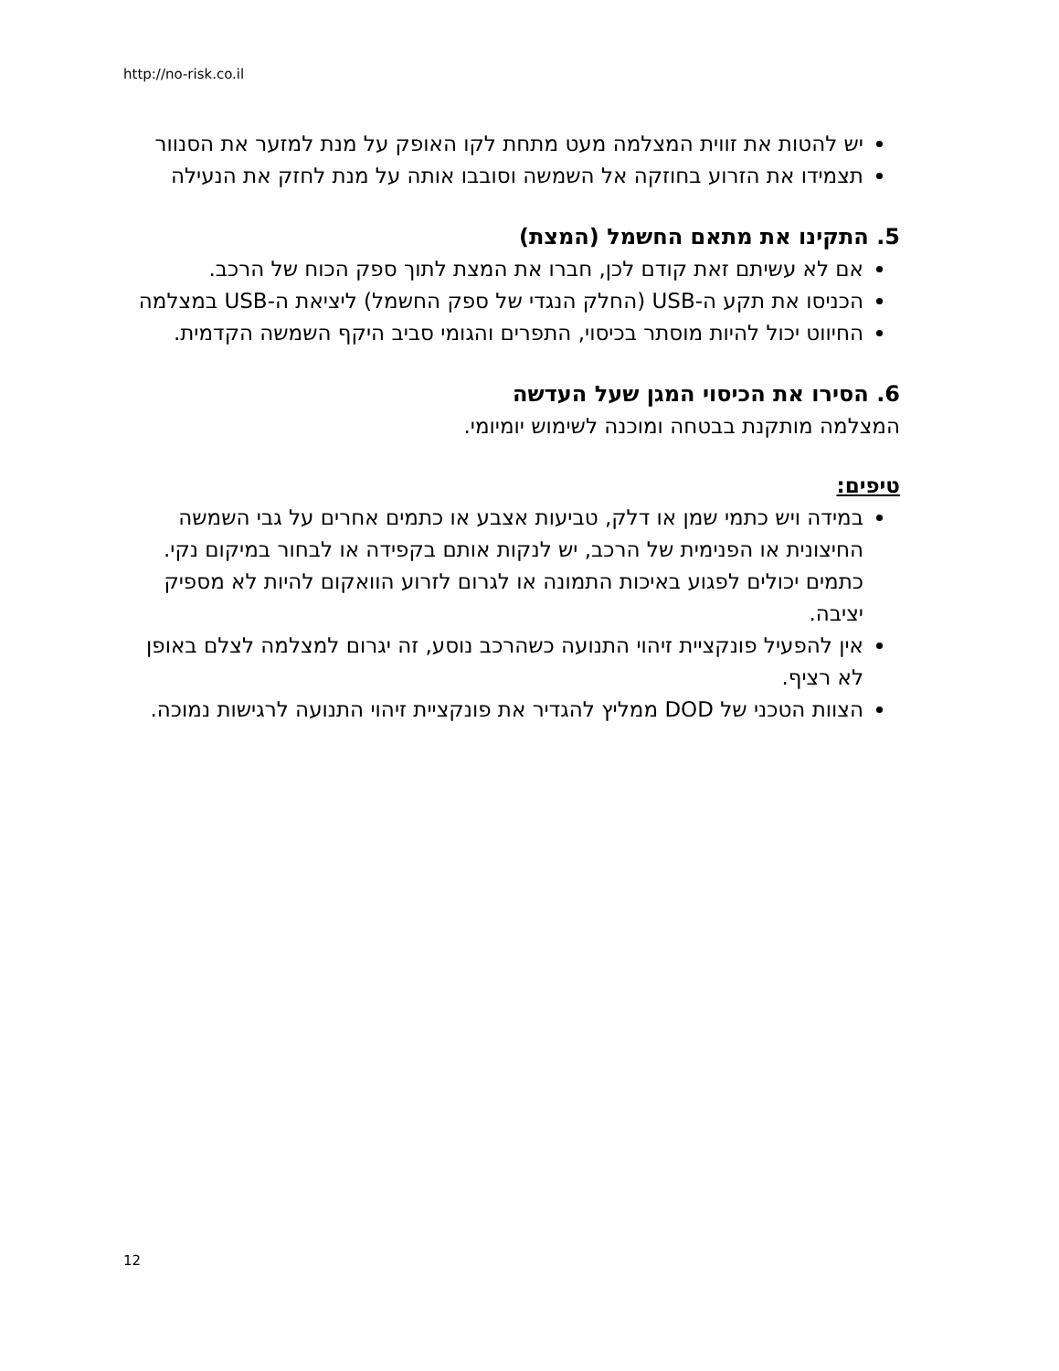http://no-risk.co.il
יש להטות את זווית המצלמה מעט מתחת לקו האופק על מנת למזער את הסנוור
תצמידו את הזרוע בחוזקה אל השמשה וסובבו אותה על מנת לחזק את הנעילה
5. התקינו את מתאם החשמל (המצת)
אם לא עשיתם זאת קודם לכן, חברו את המצת לתוך ספק הכוח של הרכב.
הכניסו את תקע ה-USB (החלק הנגדי של ספק החשמל) ליציאת ה-USB במצלמה
החיווט יכול להיות מוסתר בכיסוי, התפרים והגומי סביב היקף השמשה הקדמית.
6. הסירו את הכיסוי המגן שעל העדשה
המצלמה מותקנת בבטחה ומוכנה לשימוש יומיומי.
טיפים:
במידה ויש כתמי שמן או דלק, טביעות אצבע או כתמים אחרים על גבי השמשה החיצונית או הפנימית של הרכב, יש לנקות אותם בקפידה או לבחור במיקום נקי. כתמים יכולים לפגוע באיכות התמונה או לגרום לזרוע הוואקום להיות לא מספיק יציבה.
אין להפעיל פונקציית זיהוי התנועה כשהרכב נוסע, זה יגרום למצלמה לצלם באופן לא רציף.
הצוות הטכני של DOD ממליץ להגדיר את פונקציית זיהוי התנועה לרגישות נמוכה.
12